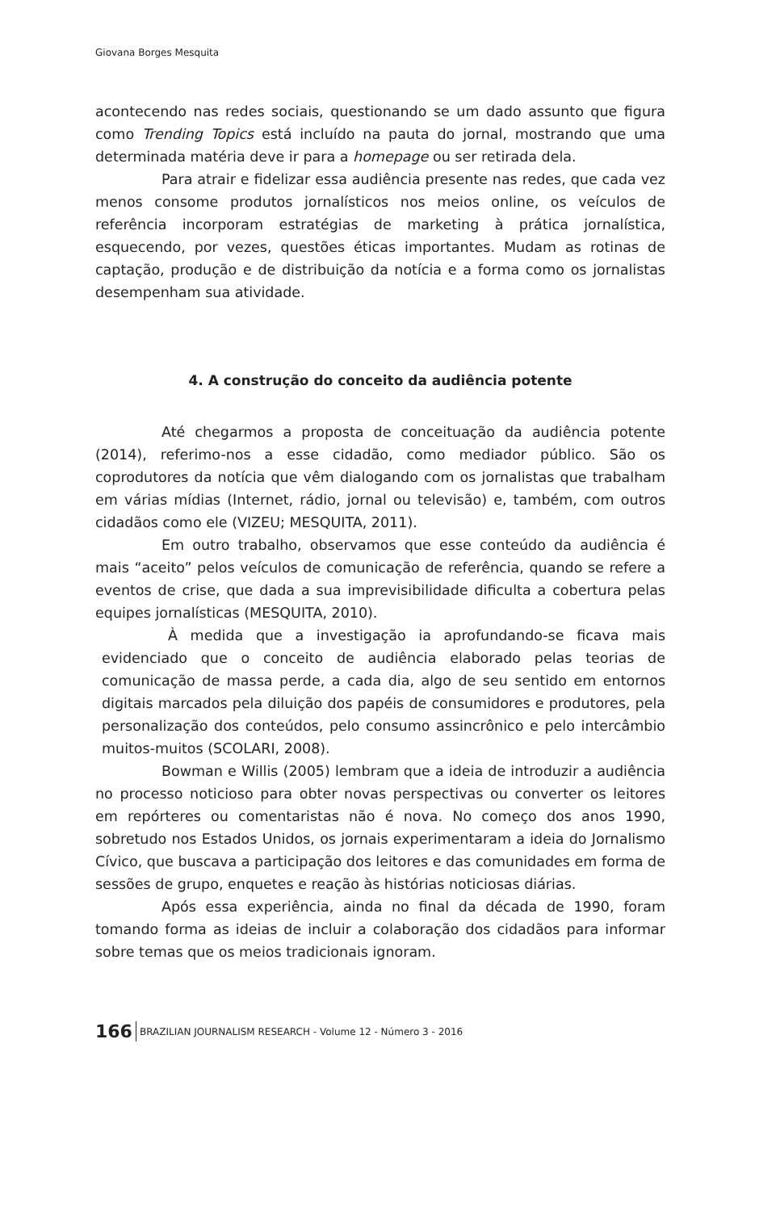Giovana Borges Mesquita
acontecendo nas redes sociais, questionando se um dado assunto que figura como Trending Topics está incluído na pauta do jornal, mostrando que uma determinada matéria deve ir para a homepage ou ser retirada dela.
Para atrair e fidelizar essa audiência presente nas redes, que cada vez menos consome produtos jornalísticos nos meios online, os veículos de referência incorporam estratégias de marketing à prática jornalística, esquecendo, por vezes, questões éticas importantes. Mudam as rotinas de captação, produção e de distribuição da notícia e a forma como os jornalistas desempenham sua atividade.
4. A construção do conceito da audiência potente
Até chegarmos a proposta de conceituação da audiência potente (2014), referimo-nos a esse cidadão, como mediador público. São os coprodutores da notícia que vêm dialogando com os jornalistas que trabalham em várias mídias (Internet, rádio, jornal ou televisão) e, também, com outros cidadãos como ele (VIZEU; MESQUITA, 2011).
Em outro trabalho, observamos que esse conteúdo da audiência é mais “aceito” pelos veículos de comunicação de referência, quando se refere a eventos de crise, que dada a sua imprevisibilidade dificulta a cobertura pelas equipes jornalísticas (MESQUITA, 2010).
À medida que a investigação ia aprofundando-se ficava mais evidenciado que o conceito de audiência elaborado pelas teorias de comunicação de massa perde, a cada dia, algo de seu sentido em entornos digitais marcados pela diluição dos papéis de consumidores e produtores, pela personalização dos conteúdos, pelo consumo assincrônico e pelo intercâmbio muitos-muitos (SCOLARI, 2008).
Bowman e Willis (2005) lembram que a ideia de introduzir a audiência no processo noticioso para obter novas perspectivas ou converter os leitores em repórteres ou comentaristas não é nova. No começo dos anos 1990, sobretudo nos Estados Unidos, os jornais experimentaram a ideia do Jornalismo Cívico, que buscava a participação dos leitores e das comunidades em forma de sessões de grupo, enquetes e reação às histórias noticiosas diárias.
Após essa experiência, ainda no final da década de 1990, foram tomando forma as ideias de incluir a colaboração dos cidadãos para informar sobre temas que os meios tradicionais ignoram.
166 BRAZILIAN JOURNALISM RESEARCH - Volume 12 - Número 3 - 2016